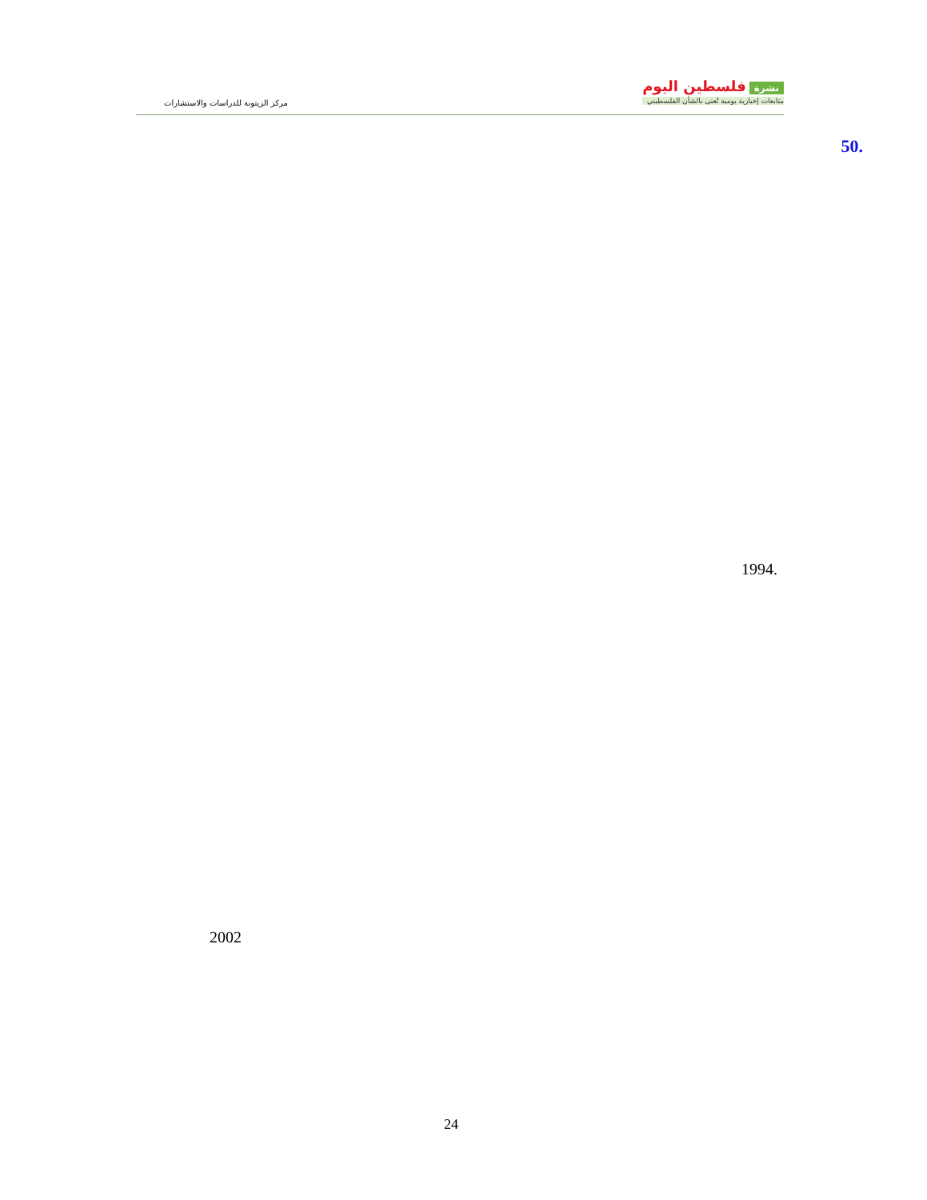نشرة فلسطين اليوم
متابعات إخبارية يومية تُعنى بالشأن الفلسطيني
مركز الزيتونة للدراسات والاستشارات
50.
1994.
2002
24